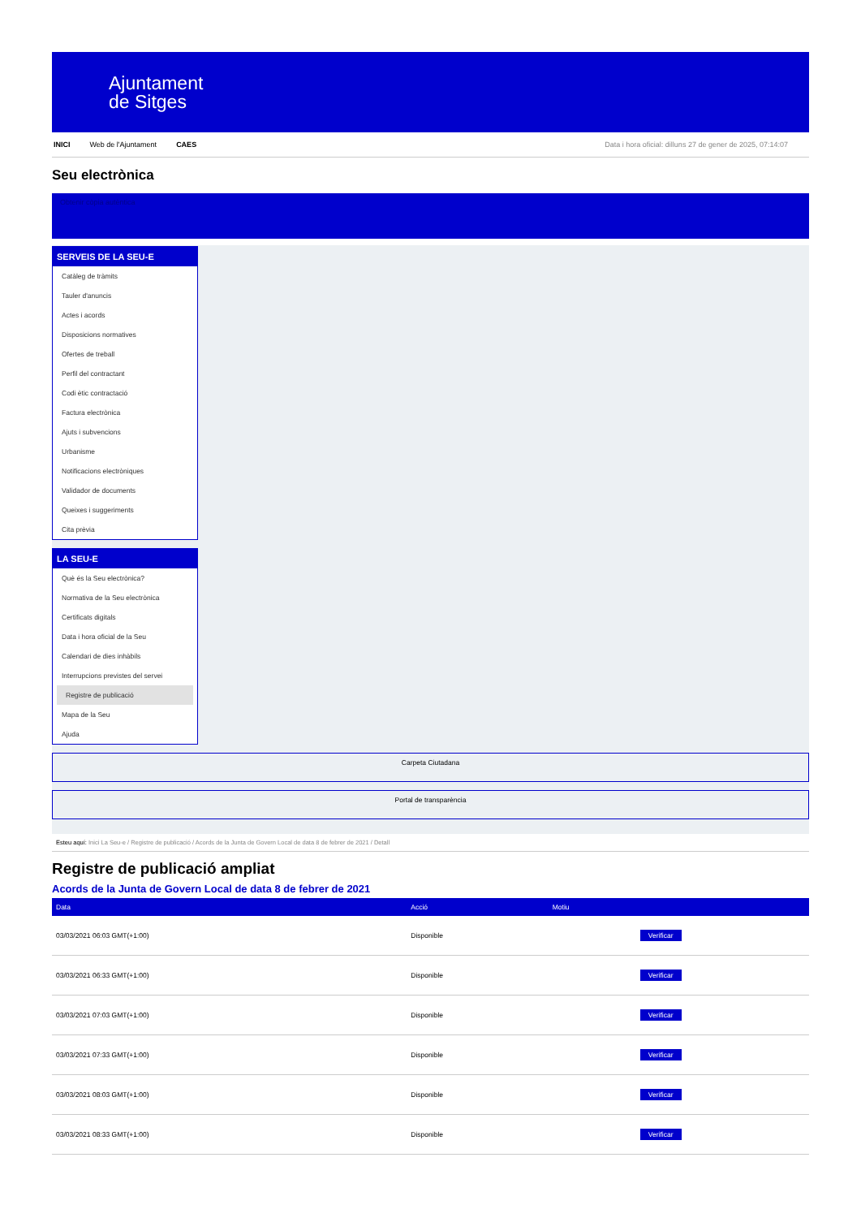Ajuntament
de Sitges
INICI Web de l'Ajuntament CAES Data i hora oficial: dilluns 27 de gener de 2025, 07:14:07
Seu electrònica
Obtenir còpia autèntica
SERVEIS DE LA SEU-E
Catàleg de tràmits
Tauler d'anuncis
Actes i acords
Disposicions normatives
Ofertes de treball
Perfil del contractant
Codi ètic contractació
Factura electrònica
Ajuts i subvencions
Urbanisme
Notificacions electròniques
Validador de documents
Queixes i suggeriments
Cita prèvia
LA SEU-E
Què és la Seu electrònica?
Normativa de la Seu electrònica
Certificats digitals
Data i hora oficial de la Seu
Calendari de dies inhàbils
Interrupcions previstes del servei
Registre de publicació
Mapa de la Seu
Ajuda
Carpeta Ciutadana
Portal de transparència
Esteu aquí: Inici La Seu-e / Registre de publicació / Acords de la Junta de Govern Local de data 8 de febrer de 2021 / Detall
Registre de publicació ampliat
Acords de la Junta de Govern Local de data 8 de febrer de 2021
| Data | Acció | Motiu | |
| --- | --- | --- | --- |
| 03/03/2021 06:03 GMT(+1:00) | Disponible | | Verificar |
| 03/03/2021 06:33 GMT(+1:00) | Disponible | | Verificar |
| 03/03/2021 07:03 GMT(+1:00) | Disponible | | Verificar |
| 03/03/2021 07:33 GMT(+1:00) | Disponible | | Verificar |
| 03/03/2021 08:03 GMT(+1:00) | Disponible | | Verificar |
| 03/03/2021 08:33 GMT(+1:00) | Disponible | | Verificar |